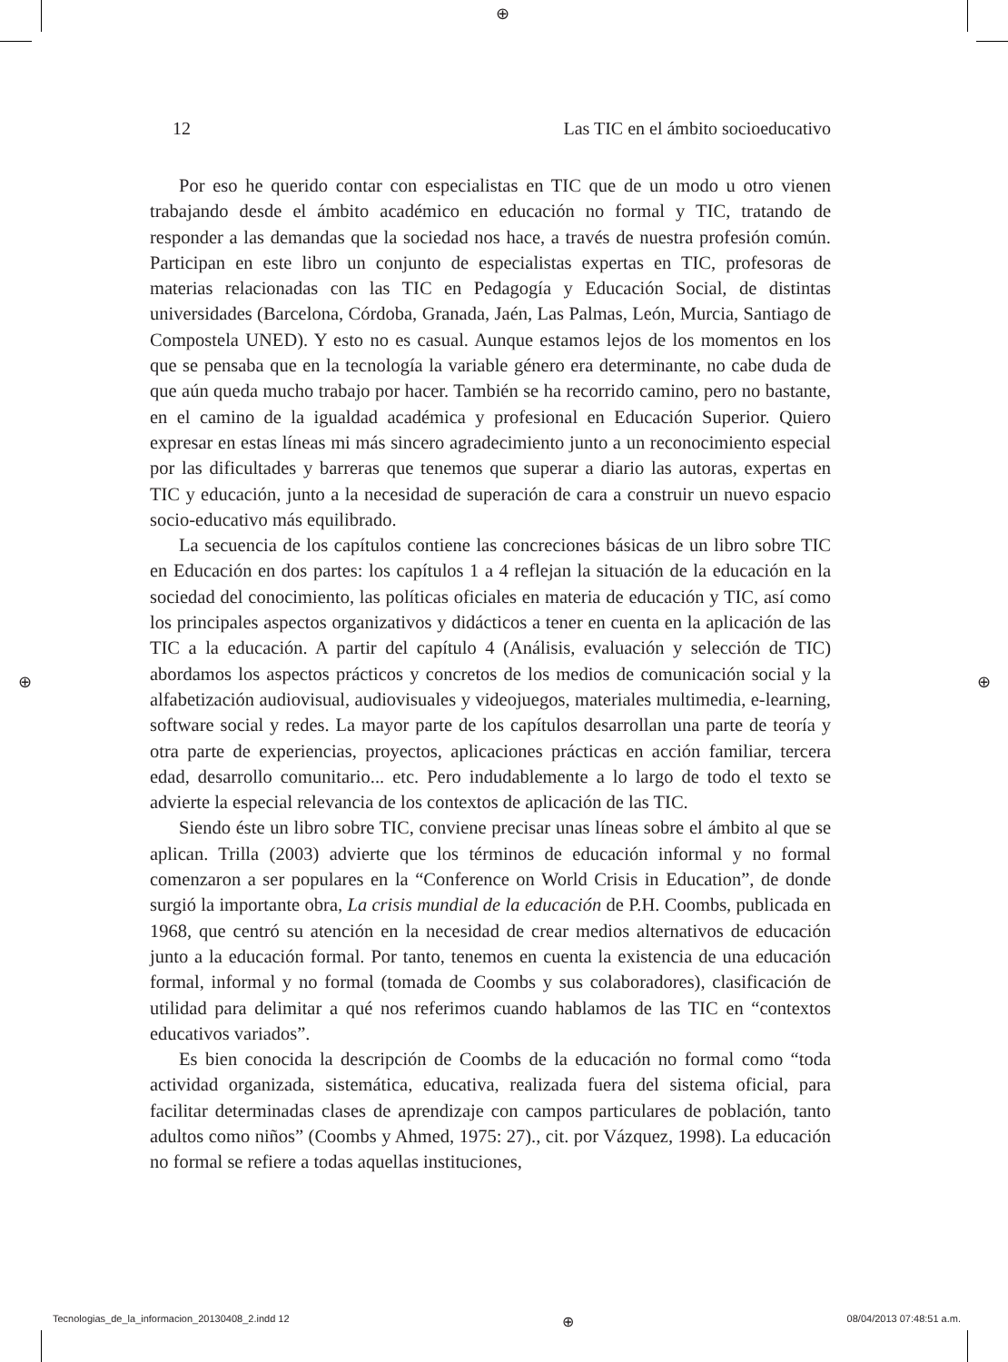⊕
⊕ ⊕
12 Las TIC en el ámbito socioeducativo
Por eso he querido contar con especialistas en TIC que de un modo u otro vienen trabajando desde el ámbito académico en educación no formal y TIC, tratando de responder a las demandas que la sociedad nos hace, a través de nuestra profesión común. Participan en este libro un conjunto de especialistas expertas en TIC, profesoras de materias relacionadas con las TIC en Pedagogía y Educación Social, de distintas universidades (Barcelona, Córdoba, Granada, Jaén, Las Palmas, León, Murcia, Santiago de Compostela UNED). Y esto no es casual. Aunque estamos lejos de los momentos en los que se pensaba que en la tecnología la variable género era determinante, no cabe duda de que aún queda mucho trabajo por hacer. También se ha recorrido camino, pero no bastante, en el camino de la igualdad académica y profesional en Educación Superior. Quiero expresar en estas líneas mi más sincero agradecimiento junto a un reconocimiento especial por las dificultades y barreras que tenemos que superar a diario las autoras, expertas en TIC y educación, junto a la necesidad de superación de cara a construir un nuevo espacio socio-educativo más equilibrado.
La secuencia de los capítulos contiene las concreciones básicas de un libro sobre TIC en Educación en dos partes: los capítulos 1 a 4 reflejan la situación de la educación en la sociedad del conocimiento, las políticas oficiales en materia de educación y TIC, así como los principales aspectos organizativos y didácticos a tener en cuenta en la aplicación de las TIC a la educación. A partir del capítulo 4 (Análisis, evaluación y selección de TIC) abordamos los aspectos prácticos y concretos de los medios de comunicación social y la alfabetización audiovisual, audiovisuales y videojuegos, materiales multimedia, e-learning, software social y redes. La mayor parte de los capítulos desarrollan una parte de teoría y otra parte de experiencias, proyectos, aplicaciones prácticas en acción familiar, tercera edad, desarrollo comunitario... etc. Pero indudablemente a lo largo de todo el texto se advierte la especial relevancia de los contextos de aplicación de las TIC.
Siendo éste un libro sobre TIC, conviene precisar unas líneas sobre el ámbito al que se aplican. Trilla (2003) advierte que los términos de educación informal y no formal comenzaron a ser populares en la “Conference on World Crisis in Education”, de donde surgió la importante obra, La crisis mundial de la educación de P.H. Coombs, publicada en 1968, que centró su atención en la necesidad de crear medios alternativos de educación junto a la educación formal. Por tanto, tenemos en cuenta la existencia de una educación formal, informal y no formal (tomada de Coombs y sus colaboradores), clasificación de utilidad para delimitar a qué nos referimos cuando hablamos de las TIC en “contextos educativos variados”.
Es bien conocida la descripción de Coombs de la educación no formal como “toda actividad organizada, sistemática, educativa, realizada fuera del sistema oficial, para facilitar determinadas clases de aprendizaje con campos particulares de población, tanto adultos como niños” (Coombs y Ahmed, 1975: 27)., cit. por Vázquez, 1998). La educación no formal se refiere a todas aquellas instituciones,
Tecnologias_de_la_informacion_20130408_2.indd 12 ⊕ 08/04/2013 07:48:51 a.m.